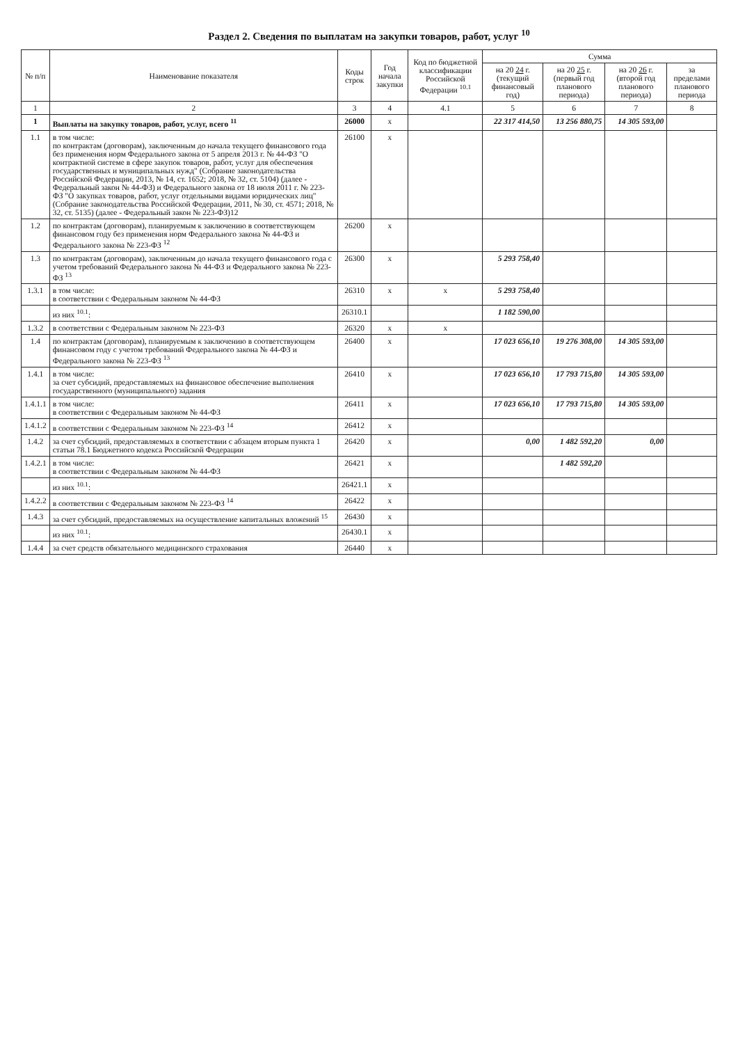Раздел 2. Сведения по выплатам на закупки товаров, работ, услуг <sup>10</sup>
| № п/п | Наименование показателя | Коды строк | Год начала закупки | Код по бюджетной классификации Российской Федерации <sup>10.1</sup> | Сумма | | | |
| --- | --- | --- | --- | --- | --- | --- | --- | --- |
| | | | | | на 20 24 г. (текущий финансовый год) | на 20 25 г. (первый год планового периода) | на 20 26 г. (второй год планового периода) | за пределами планового периода |
| 1 | 2 | 3 | 4 | 4.1 | 5 | 6 | 7 | 8 |
| 1 | Выплаты на закупку товаров, работ, услуг, всего <sup>11</sup> | 26000 | x | | 22 317 414,50 | 13 256 880,75 | 14 305 593,00 | |
| 1.1 | в том числе: по контрактам (договорам), заключенным до начала текущего финансового года без применения норм Федерального закона от 5 апреля 2013 г. № 44-ФЗ "О контрактной системе в сфере закупок товаров, работ, услуг для обеспечения государственных и муниципальных нужд" (Собрание законодательства Российской Федерации, 2013, № 14, ст. 1652; 2018, № 32, ст. 5104) (далее - Федеральный закон № 44-ФЗ) и Федерального закона от 18 июля 2011 г. № 223-ФЗ "О закупках товаров, работ, услуг отдельными видами юридических лиц" (Собрание законодательства Российской Федерации, 2011, № 30, ст. 4571; 2018, № 32, ст. 5135) (далее - Федеральный закон № 223-ФЗ)12 | 26100 | x | | | | | |
| 1.2 | по контрактам (договорам), планируемым к заключению в соответствующем финансовом году без применения норм Федерального закона № 44-ФЗ и Федерального закона № 223-ФЗ <sup>12</sup> | 26200 | x | | | | | |
| 1.3 | по контрактам (договорам), заключенным до начала текущего финансового года с учетом требований Федерального закона № 44-ФЗ и Федерального закона № 223-ФЗ <sup>13</sup> | 26300 | x | | 5 293 758,40 | | | |
| 1.3.1 | в том числе: в соответствии с Федеральным законом № 44-ФЗ | 26310 | x | x | 5 293 758,40 | | | |
| | из них <sup>10.1</sup>: | 26310.1 | | | 1 182 590,00 | | | |
| 1.3.2 | в соответствии с Федеральным законом № 223-ФЗ | 26320 | x | x | | | | |
| 1.4 | по контрактам (договорам), планируемым к заключению в соответствующем финансовом году с учетом требований Федерального закона № 44-ФЗ и Федерального закона № 223-ФЗ <sup>13</sup> | 26400 | x | | 17 023 656,10 | 19 276 308,00 | 14 305 593,00 | |
| 1.4.1 | в том числе: за счет субсидий, предоставляемых на финансовое обеспечение выполнения государственного (муниципального) задания | 26410 | x | | 17 023 656,10 | 17 793 715,80 | 14 305 593,00 | |
| 1.4.1.1 | в том числе: в соответствии с Федеральным законом № 44-ФЗ | 26411 | x | | 17 023 656,10 | 17 793 715,80 | 14 305 593,00 | |
| 1.4.1.2 | в соответствии с Федеральным законом № 223-ФЗ <sup>14</sup> | 26412 | x | | | | | |
| 1.4.2 | за счет субсидий, предоставляемых в соответствии с абзацем вторым пункта 1 статьи 78.1 Бюджетного кодекса Российской Федерации | 26420 | x | | 0,00 | 1 482 592,20 | 0,00 | |
| 1.4.2.1 | в том числе: в соответствии с Федеральным законом № 44-ФЗ | 26421 | x | | | 1 482 592,20 | | |
| | из них <sup>10.1</sup>: | 26421.1 | x | | | | | |
| 1.4.2.2 | в соответствии с Федеральным законом № 223-ФЗ <sup>14</sup> | 26422 | x | | | | | |
| 1.4.3 | за счет субсидий, предоставляемых на осуществление капитальных вложений <sup>15</sup> | 26430 | x | | | | | |
| | из них <sup>10.1</sup>: | 26430.1 | x | | | | | |
| 1.4.4 | за счет средств обязательного медицинского страхования | 26440 | x | | | | | |